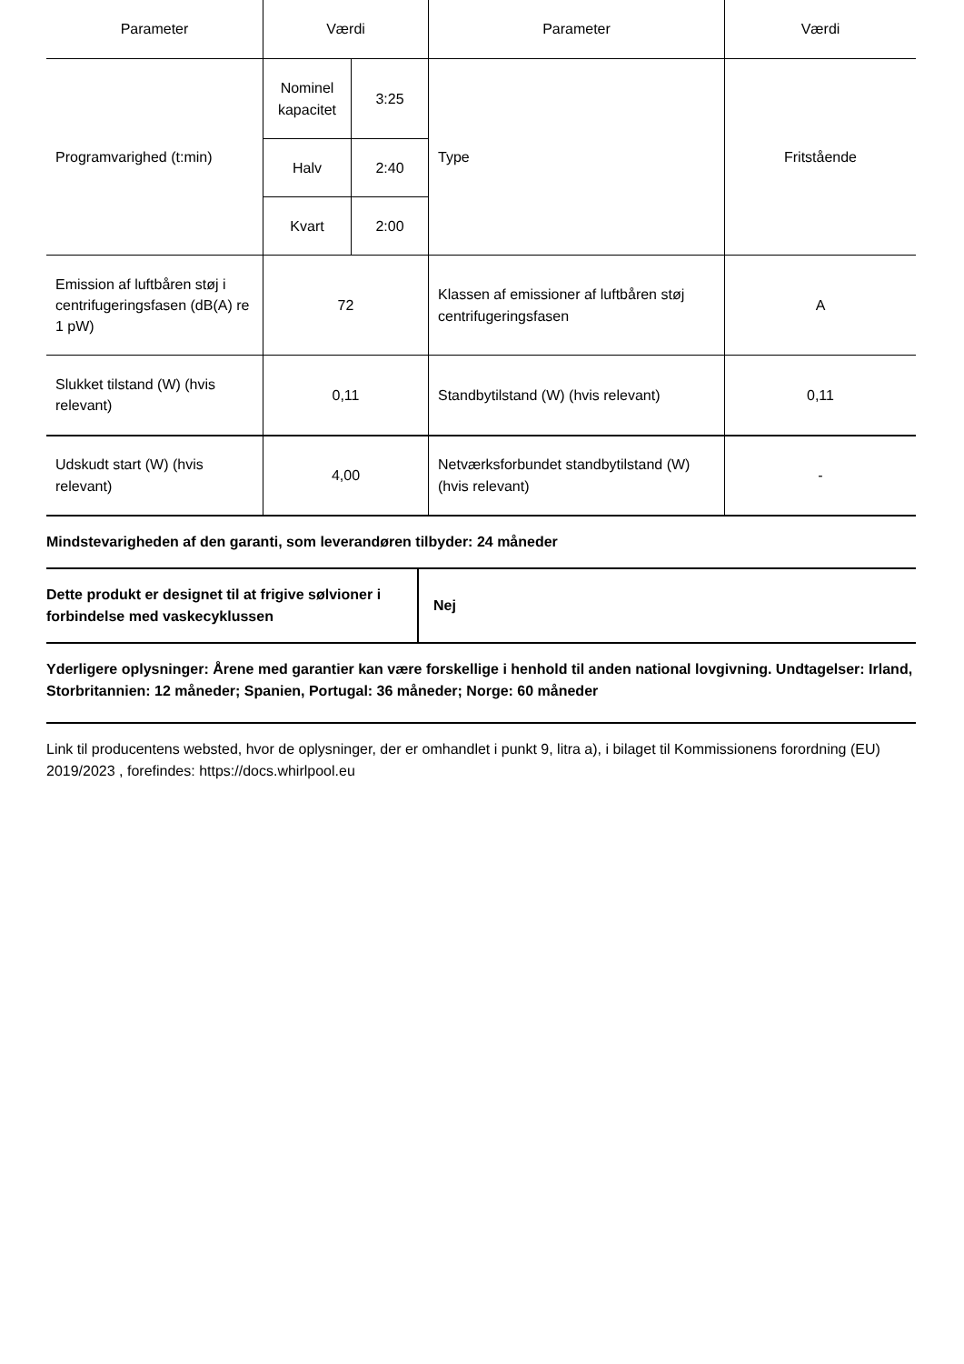| Parameter | Værdi | | Parameter | Værdi |
| --- | --- | --- | --- | --- |
| Programvarighed (t:min) | Nominel kapacitet | 3:25 | Type | Fritstående |
| | Halv | 2:40 | | |
| | Kvart | 2:00 | | |
| Emission af luftbåren støj i centrifugeringsfasen (dB(A) re 1 pW) | 72 | | Klassen af emissioner af luftbåren støj centrifugeringsfasen | A |
| Slukket tilstand (W) (hvis relevant) | 0,11 | | Standbytilstand (W) (hvis relevant) | 0,11 |
| Udskudt start (W) (hvis relevant) | 4,00 | | Netværksforbundet standbytilstand (W) (hvis relevant) | - |
Mindstevarigheden af den garanti, som leverandøren tilbyder: 24 måneder
Dette produkt er designet til at frigive sølvioner i forbindelse med vaskecyklussen
Nej
Yderligere oplysninger: Årene med garantier kan være forskellige i henhold til anden national lovgivning. Undtagelser: Irland, Storbritannien: 12 måneder; Spanien, Portugal: 36 måneder; Norge: 60 måneder
Link til producentens websted, hvor de oplysninger, der er omhandlet i punkt 9, litra a), i bilaget til Kommissionens forordning (EU) 2019/2023 , forefindes: https://docs.whirlpool.eu